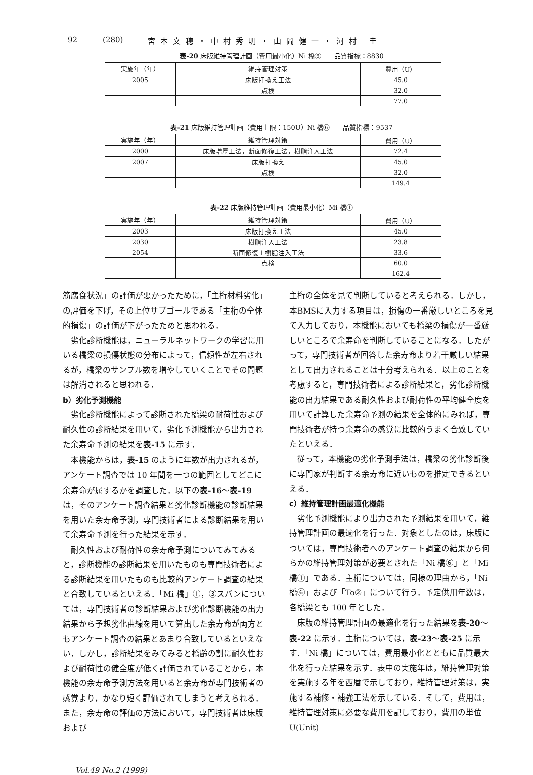92 (280) 宮本文穂・中村秀明・山岡健一・河村 圭
表-20 床版維持管理計画（費用最小化）Ni 橋⑥　　品質指標：8830
| 実施年（年） | 維持管理対策 | 費用（U） |
| --- | --- | --- |
| 2005 | 床版打換え工法 | 45.0 |
| | 点検 | 32.0 |
| | | 77.0 |
表-21 床版維持管理計画（費用上限：150U）Ni 橋⑥　　品質指標：9537
| 実施年（年） | 維持管理対策 | 費用（U） |
| --- | --- | --- |
| 2000 | 床版増厚工法，断面修復工法，樹脂注入工法 | 72.4 |
| 2007 | 床版打換え | 45.0 |
| | 点検 | 32.0 |
| | | 149.4 |
表-22 床版維持管理計画（費用最小化）Mi 橋①
| 実施年（年） | 維持管理対策 | 費用（U） |
| --- | --- | --- |
| 2003 | 床版打換え工法 | 45.0 |
| 2030 | 樹脂注入工法 | 23.8 |
| 2054 | 断面修復＋樹脂注入工法 | 33.6 |
| | 点検 | 60.0 |
| | | 162.4 |
筋腐食状況」の評価が悪かったために，「主桁材料劣化」の評価を下げ，その上位サブゴールである「主桁の全体的損傷」の評価が下がったためと思われる．
劣化診断機能は，ニューラルネットワークの学習に用いる橋梁の損傷状態の分布によって，信頼性が左右されるが，橋梁のサンプル数を増やしていくことでその問題は解消されると思われる．
b）劣化予測機能
劣化診断機能によって診断された橋梁の耐荷性および耐久性の診断結果を用いて，劣化予測機能から出力された余寿命予測の結果を表-15 に示す．
本機能からは，表-15 のように年数が出力されるが，アンケート調査では 10 年間を一つの範囲としてどこに余寿命が属するかを調査した．以下の表-16～表-19 は，そのアンケート調査結果と劣化診断機能の診断結果を用いた余寿命予測，専門技術者による診断結果を用いて余寿命予測を行った結果を示す．
耐久性および耐荷性の余寿命予測についてみてみると，診断機能の診断結果を用いたものも専門技術者による診断結果を用いたものも比較的アンケート調査の結果と合致しているといえる．「Mi 橋」①，③スパンについては，専門技術者の診断結果および劣化診断機能の出力結果から予想劣化曲線を用いて算出した余寿命が両方ともアンケート調査の結果とあまり合致しているといえない．しかし，診断結果をみてみると橋齢の割に耐久性および耐荷性の健全度が低く評価されていることから，本機能の余寿命予測方法を用いると余寿命が専門技術者の感覚より，かなり短く評価されてしまうと考えられる．また，余寿命の評価の方法において，専門技術者は床版および
主桁の全体を見て判断していると考えられる．しかし，本BMSに入力する項目は，損傷の一番厳しいところを見て入力しており，本機能においても橋梁の損傷が一番厳しいところで余寿命を判断していることになる．したがって，専門技術者が回答した余寿命より若干厳しい結果として出力されることは十分考えられる．以上のことを考慮すると，専門技術者による診断結果と，劣化診断機能の出力結果である耐久性および耐荷性の平均健全度を用いて計算した余寿命予測の結果を全体的にみれば，専門技術者が持つ余寿命の感覚に比較的うまく合致していたといえる．
従って，本機能の劣化予測手法は，橋梁の劣化診断後に専門家が判断する余寿命に近いものを推定できるといえる．
c）維持管理計画最適化機能
劣化予測機能により出力された予測結果を用いて，維持管理計画の最適化を行った．対象としたのは，床版については，専門技術者へのアンケート調査の結果から何らかの維持管理対策が必要とされた「Ni 橋⑥」と「Mi 橋①」である．主桁については，同様の理由から，「Ni 橋⑥」および「To②」について行う．予定供用年数は，各橋梁とも 100 年とした．
床版の維持管理計画の最適化を行った結果を表-20～表-22 に示す．主桁については，表-23～表-25 に示す．「Ni 橋」については，費用最小化とともに品質最大化を行った結果を示す．表中の実施年は，維持管理対策を実施する年を西暦で示しており，維持管理対策は，実施する補修・補強工法を示している．そして，費用は，維持管理対策に必要な費用を記しており，費用の単位 U(Unit)
Vol.49 No.2 (1999)